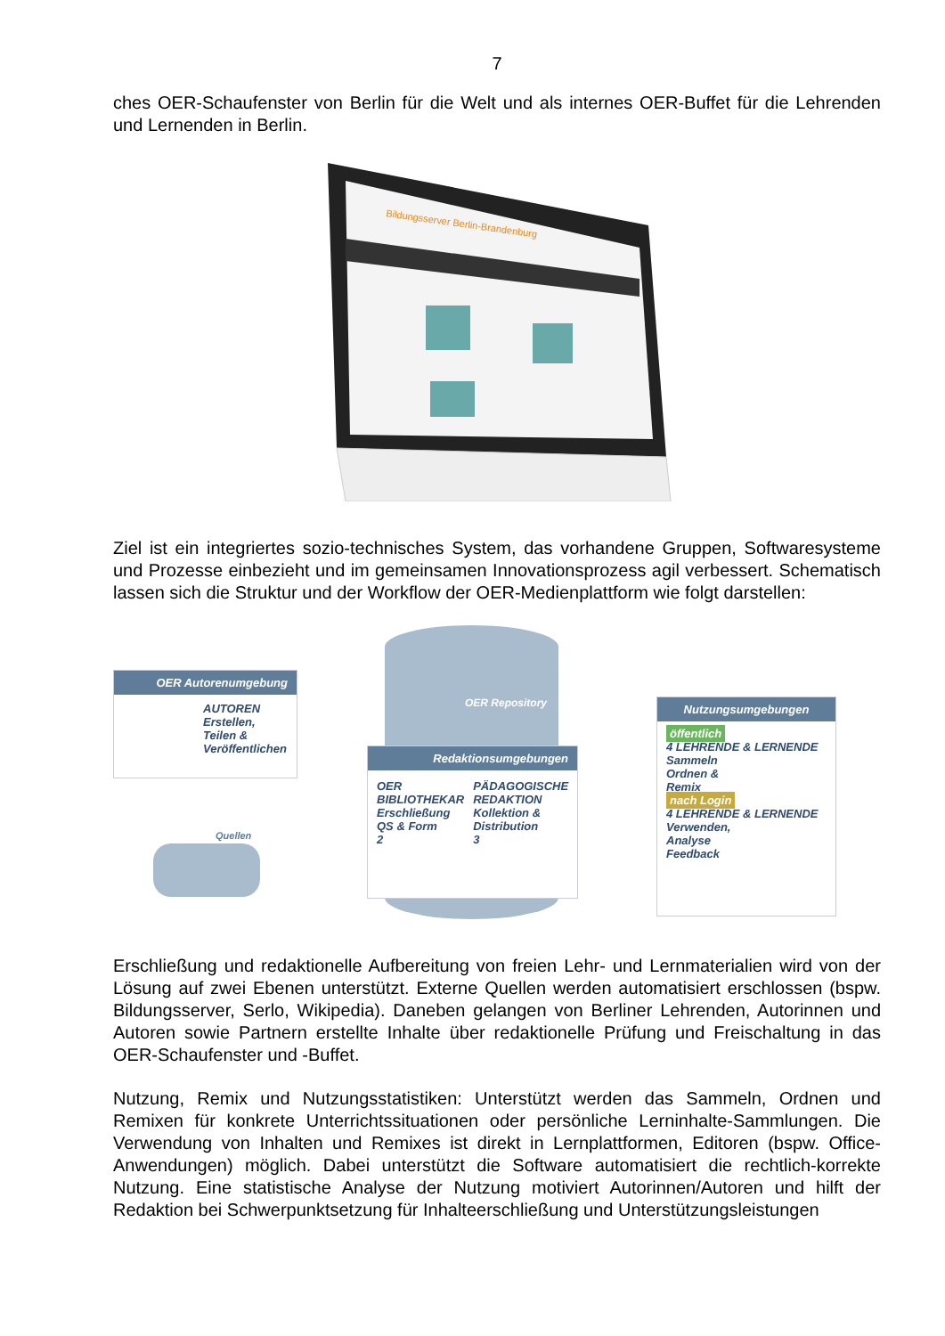7
ches OER-Schaufenster von Berlin für die Welt und als internes OER-Buffet für die Lehrenden und Lernenden in Berlin.
Bildungsserver Berlin-Brandenburg
Ziel ist ein integriertes sozio-technisches System, das vorhandene Gruppen, Softwaresysteme und Prozesse einbezieht und im gemeinsamen Innovationsprozess agil verbessert. Schematisch lassen sich die Struktur und der Workflow der OER-Medienplattform wie folgt darstellen:
OER Autorenumgebung
AUTOREN
Erstellen,
Teilen &
Veröffentlichen
OER Repository
Redaktionsumgebungen
OER BIBLIOTHEKAR
Erschließung
QS & Form
2
PÄDAGOGISCHE REDAKTION
Kollektion &
Distribution
3
Quellen
Nutzungsumgebungen
öffentlich
4 LEHRENDE & LERNENDE
Sammeln
Ordnen &
Remix
nach Login
4 LEHRENDE & LERNENDE
Verwenden,
Analyse
Feedback
Erschließung und redaktionelle Aufbereitung von freien Lehr- und Lernmaterialien wird von der Lösung auf zwei Ebenen unterstützt. Externe Quellen werden automatisiert erschlossen (bspw. Bildungsserver, Serlo, Wikipedia). Daneben gelangen von Berliner Lehrenden, Autorinnen und Autoren sowie Partnern erstellte Inhalte über redaktionelle Prüfung und Freischaltung in das OER-Schaufenster und -Buffet.
Nutzung, Remix und Nutzungsstatistiken: Unterstützt werden das Sammeln, Ordnen und Remixen für konkrete Unterrichtssituationen oder persönliche Lerninhalte-Sammlungen. Die Verwendung von Inhalten und Remixes ist direkt in Lernplattformen, Editoren (bspw. Office-Anwendungen) möglich. Dabei unterstützt die Software automatisiert die rechtlich-korrekte Nutzung. Eine statistische Analyse der Nutzung motiviert Autorinnen/Autoren und hilft der Redaktion bei Schwerpunktsetzung für Inhalteerschließung und Unterstützungsleistungen